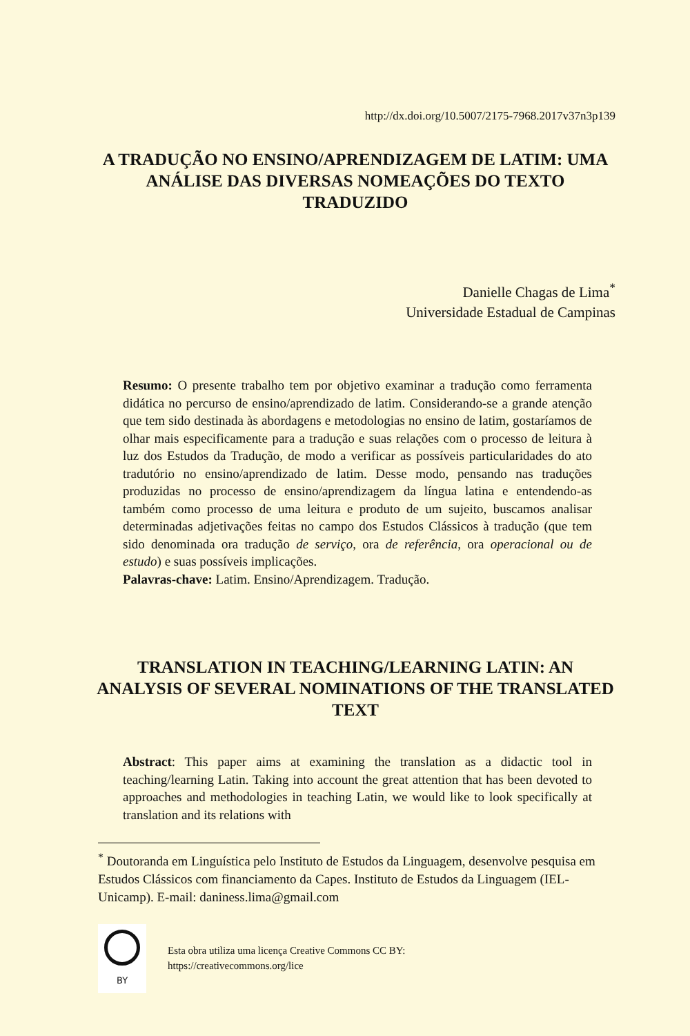http://dx.doi.org/10.5007/2175-7968.2017v37n3p139
A TRADUÇÃO NO ENSINO/APRENDIZAGEM DE LATIM: UMA ANÁLISE DAS DIVERSAS NOMEAÇÕES DO TEXTO TRADUZIDO
Danielle Chagas de Lima<sup>*</sup>
Universidade Estadual de Campinas
Resumo: O presente trabalho tem por objetivo examinar a tradução como ferramenta didática no percurso de ensino/aprendizado de latim. Considerando-se a grande atenção que tem sido destinada às abordagens e metodologias no ensino de latim, gostaríamos de olhar mais especificamente para a tradução e suas relações com o processo de leitura à luz dos Estudos da Tradução, de modo a verificar as possíveis particularidades do ato tradutório no ensino/aprendizado de latim. Desse modo, pensando nas traduções produzidas no processo de ensino/aprendizagem da língua latina e entendendo-as também como processo de uma leitura e produto de um sujeito, buscamos analisar determinadas adjetivações feitas no campo dos Estudos Clássicos à tradução (que tem sido denominada ora tradução de serviço, ora de referência, ora operacional ou de estudo) e suas possíveis implicações.
Palavras-chave: Latim. Ensino/Aprendizagem. Tradução.
TRANSLATION IN TEACHING/LEARNING LATIN: AN ANALYSIS OF SEVERAL NOMINATIONS OF THE TRANSLATED TEXT
Abstract: This paper aims at examining the translation as a didactic tool in teaching/learning Latin. Taking into account the great attention that has been devoted to approaches and methodologies in teaching Latin, we would like to look specifically at translation and its relations with
<sup>*</sup> Doutoranda em Linguística pelo Instituto de Estudos da Linguagem, desenvolve pesquisa em Estudos Clássicos com financiamento da Capes. Instituto de Estudos da Linguagem (IEL-Unicamp). E-mail: daniness.lima@gmail.com
BY
Esta obra utiliza uma licença Creative Commons CC BY:
https://creativecommons.org/lice